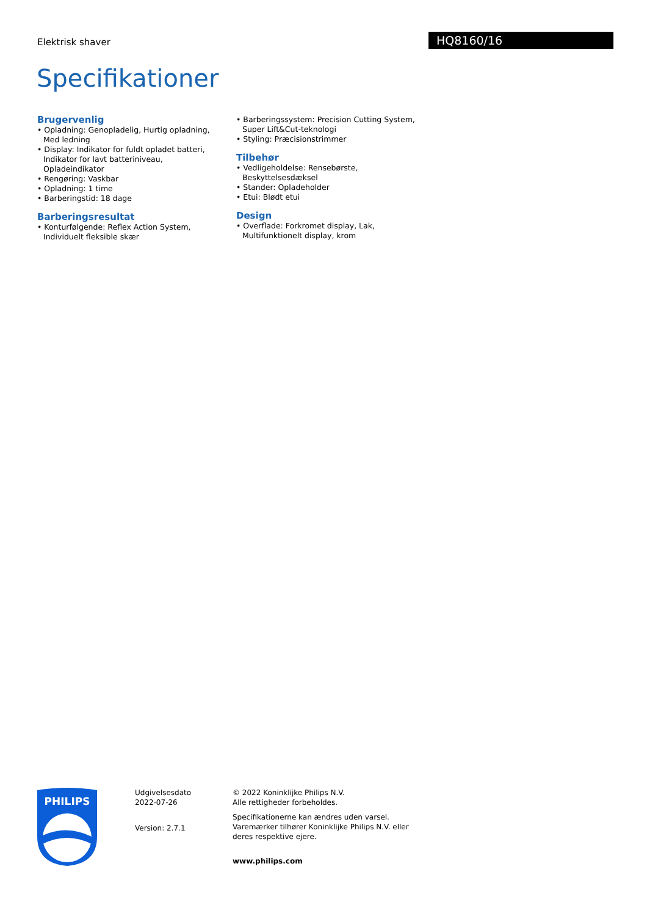Elektrisk shaver HQ8160/16
Specifikationer
Brugervenlig
• Opladning: Genopladelig, Hurtig opladning, Med ledning
• Display: Indikator for fuldt opladet batteri, Indikator for lavt batteriniveau, Opladeindikator
• Rengøring: Vaskbar
• Opladning: 1 time
• Barberingstid: 18 dage
Barberingsresultat
• Konturfølgende: Reflex Action System, Individuelt fleksible skær
• Barberingssystem: Precision Cutting System, Super Lift&Cut-teknologi
• Styling: Præcisionstrimmer
Tilbehør
• Vedligeholdelse: Rensebørste, Beskyttelsesdæksel
• Stander: Opladeholder
• Etui: Blødt etui
Design
• Overflade: Forkromet display, Lak, Multifunktionelt display, krom
PHILIPS
Udgivelsesdato
2022-07-26
Version: 2.7.1
© 2022 Koninklijke Philips N.V.
Alle rettigheder forbeholdes.
Specifikationerne kan ændres uden varsel. Varemærker tilhører Koninklijke Philips N.V. eller deres respektive ejere.
www.philips.com